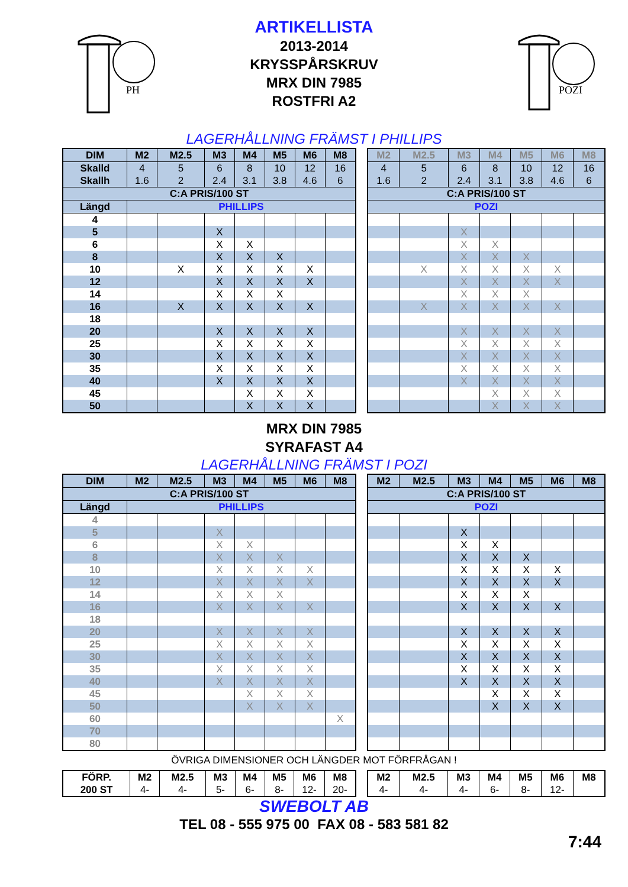PH
POZI
ARTIKELLISTA
2013-2014
KRYSSPÅRSKRUV
MRX DIN 7985
ROSTFRI A2
LAGERHÅLLNING FRÄMST I PHILLIPS
| DIM | M2 | M2.5 | M3 | M4 | M5 | M6 | M8 |
| --- | --- | --- | --- | --- | --- | --- | --- |
| Skalld | 4 | 5 | 6 | 8 | 10 | 12 | 16 |
| Skallh | 1.6 | 2 | 2.4 | 3.1 | 3.8 | 4.6 | 6 |
| C:A PRIS/100 ST | | | | | | | |
| Längd | PHILLIPS | | | | | | |
| 4 | | | | | | | |
| 5 | | | X | | | | |
| 6 | | | X | X | | | |
| 8 | | | X | X | X | | |
| 10 | | X | X | X | X | X | |
| 12 | | | X | X | X | X | |
| 14 | | | X | X | X | | |
| 16 | | X | X | X | X | X | |
| 18 | | | | | | | |
| 20 | | | X | X | X | X | |
| 25 | | | X | X | X | X | |
| 30 | | | X | X | X | X | |
| 35 | | | X | X | X | X | |
| 40 | | | X | X | X | X | |
| 45 | | | | X | X | X | |
| 50 | | | | X | X | X | |
| M2 | M2.5 | M3 | M4 | M5 | M6 | M8 |
| --- | --- | --- | --- | --- | --- | --- |
| 4 | 5 | 6 | 8 | 10 | 12 | 16 |
| 1.6 | 2 | 2.4 | 3.1 | 3.8 | 4.6 | 6 |
| C:A PRIS/100 ST | | | | | | |
| POZI | | | | | | |
| | | X | | | | |
| | | X | X | | | |
| | | X | X | X | | |
| | X | X | X | X | X | |
| | | X | X | X | X | |
| | | X | X | X | | |
| | X | X | X | X | X | |
| | | X | X | X | X | |
| | | X | X | X | X | |
| | | X | X | X | X | |
| | | X | X | X | X | |
| | | X | X | X | X | |
| | | | X | X | X | |
| | | | X | X | X | |
MRX DIN 7985
SYRAFAST A4
LAGERHÅLLNING FRÄMST I POZI
| DIM | M2 | M2.5 | M3 | M4 | M5 | M6 | M8 |
| --- | --- | --- | --- | --- | --- | --- | --- |
| C:A PRIS/100 ST | | | | | | | |
| Längd | PHILLIPS | | | | | | |
| 4 | | | | | | | |
| 5 | | | X | | | | |
| 6 | | | X | X | | | |
| 8 | | | X | X | X | | |
| 10 | | | X | X | X | X | |
| 12 | | | X | X | X | X | |
| 14 | | | X | X | X | | |
| 16 | | | X | X | X | X | |
| 18 | | | | | | | |
| 20 | | | X | X | X | X | |
| 25 | | | X | X | X | X | |
| 30 | | | X | X | X | X | |
| 35 | | | X | X | X | X | |
| 40 | | | X | X | X | X | |
| 45 | | | | X | X | X | |
| 50 | | | | X | X | X | |
| 60 | | | | | | | X |
| 70 | | | | | | | |
| 80 | | | | | | | |
| M2 | M2.5 | M3 | M4 | M5 | M6 | M8 |
| --- | --- | --- | --- | --- | --- | --- |
| C:A PRIS/100 ST | | | | | | |
| POZI | | | | | | |
| | | X | | | | |
| | | X | X | | | |
| | | X | X | X | | |
| | | X | X | X | X | |
| | | X | X | X | X | |
| | | X | X | X | | |
| | | X | X | X | X | |
| | | X | X | X | X | |
| | | X | X | X | X | |
| | | X | X | X | X | |
| | | X | X | X | X | |
| | | X | X | X | X | |
| | | | X | X | X | |
| | | | X | X | X | |
ÖVRIGA DIMENSIONER OCH LÄNGDER MOT FÖRFRÅGAN !
| FÖRP. | M2 | M2.5 | M3 | M4 | M5 | M6 | M8 |
| 200 ST | 4- | 4- | 5- | 6- | 8- | 12- | 20- |
| M2 | M2.5 | M3 | M4 | M5 | M6 | M8 |
| 4- | 4- | 4- | 6- | 8- | 12- | |
SWEBOLT AB
TEL 08 - 555 975 00 FAX 08 - 583 581 82
7:44